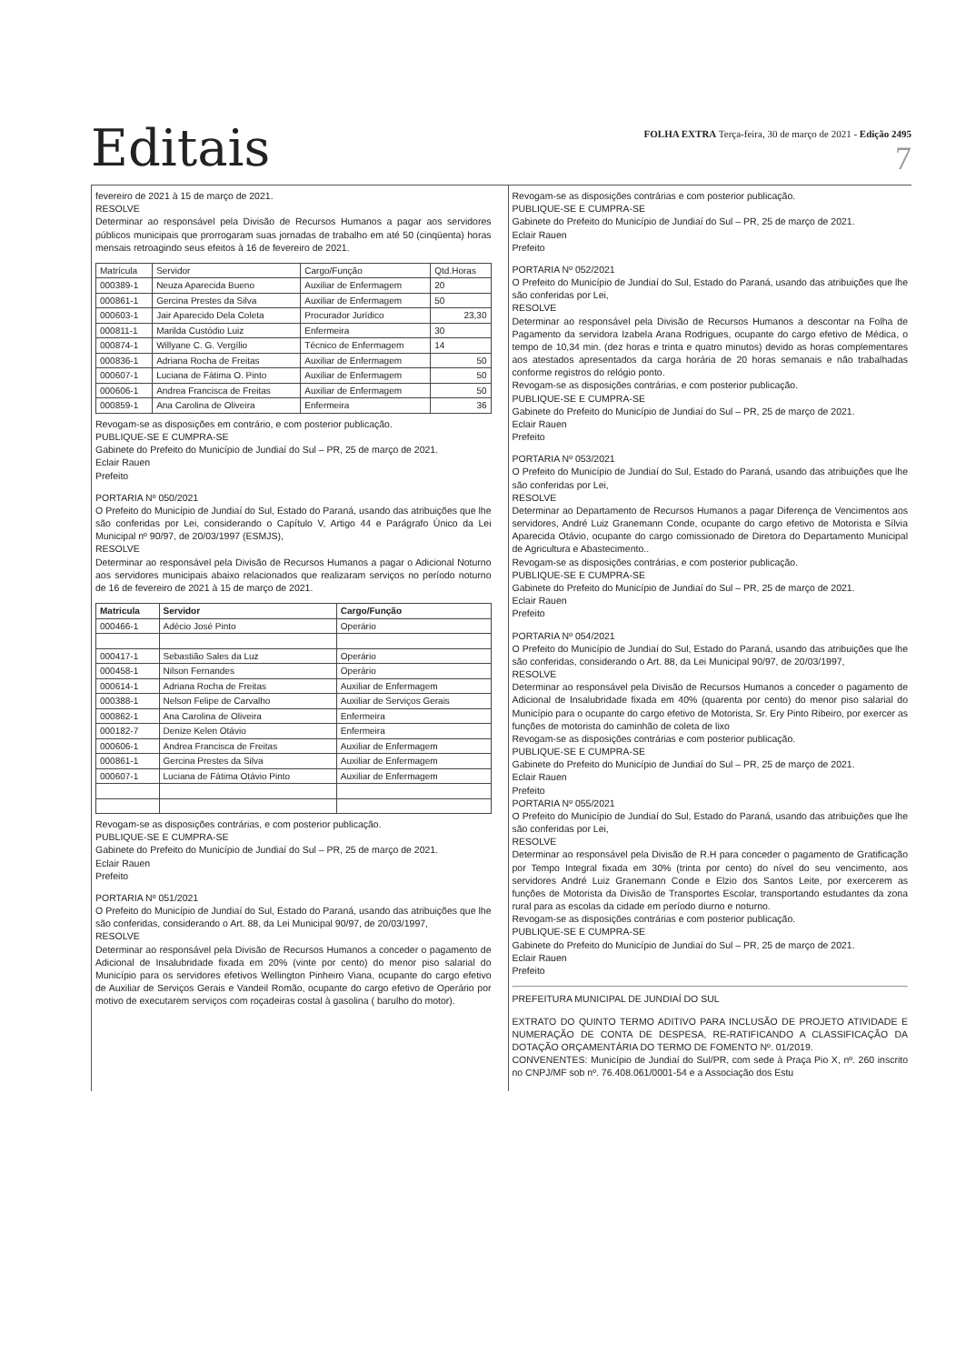Editais
FOLHA EXTRA Terça-feira, 30 de março de 2021 - Edição 2495
7
fevereiro de 2021 à 15 de março de 2021.
RESOLVE
Determinar ao responsável pela Divisão de Recursos Humanos a pagar aos servidores públicos municipais que prorrogaram suas jornadas de trabalho em até 50 (cinqüenta) horas mensais retroagindo seus efeitos à 16 de fevereiro de 2021.
| Matrícula | Servidor | Cargo/Função | Qtd.Horas |
| --- | --- | --- | --- |
| 000389-1 | Neuza Aparecida Bueno | Auxiliar de Enfermagem | 20 |
| 000861-1 | Gercina Prestes da Silva | Auxiliar de Enfermagem | 50 |
| 000603-1 | Jair Aparecido Dela Coleta | Procurador Jurídico | 23,30 |
| 000811-1 | Marilda Custódio Luiz | Enfermeira | 30 |
| 000874-1 | Willyane C. G. Vergílio | Técnico de Enfermagem | 14 |
| 000836-1 | Adriana Rocha de Freitas | Auxiliar de Enfermagem | 50 |
| 000607-1 | Luciana de Fátima O. Pinto | Auxiliar de Enfermagem | 50 |
| 000606-1 | Andrea Francisca de Freitas | Auxiliar de Enfermagem | 50 |
| 000859-1 | Ana Carolina de Oliveira | Enfermeira | 36 |
Revogam-se as disposições em contrário, e com posterior publicação.
PUBLIQUE-SE E CUMPRA-SE
Gabinete do Prefeito do Município de Jundiaí do Sul – PR, 25 de março de 2021.
Eclair Rauen
Prefeito
PORTARIA Nº 050/2021
O Prefeito do Município de Jundiaí do Sul, Estado do Paraná, usando das atribuições que lhe são conferidas por Lei, considerando o Capítulo V, Artigo 44 e Parágrafo Único da Lei Municipal nº 90/97, de 20/03/1997 (ESMJS),
RESOLVE
Determinar ao responsável pela Divisão de Recursos Humanos a pagar o Adicional Noturno aos servidores municipais abaixo relacionados que realizaram serviços no período noturno de 16 de fevereiro de 2021 à 15 de março de 2021.
| Matricula | Servidor | Cargo/Função |
| --- | --- | --- |
| 000466-1 | Adécio José Pinto | Operário |
| 000417-1 | Sebastião Sales da Luz | Operário |
| 000458-1 | Nilson Fernandes | Operário |
| 000614-1 | Adriana Rocha de Freitas | Auxiliar de Enfermagem |
| 000388-1 | Nelson Felipe de Carvalho | Auxiliar de Serviços Gerais |
| 000862-1 | Ana Carolina de Oliveira | Enfermeira |
| 000182-7 | Denize Kelen Otávio | Enfermeira |
| 000606-1 | Andrea Francisca de Freitas | Auxiliar de Enfermagem |
| 000861-1 | Gercina Prestes da Silva | Auxiliar de Enfermagem |
| 000607-1 | Luciana de Fátima Otávio Pinto | Auxiliar de Enfermagem |
Revogam-se as disposições contrárias, e com posterior publicação.
PUBLIQUE-SE E CUMPRA-SE
Gabinete do Prefeito do Município de Jundiaí do Sul – PR, 25 de março de 2021.
Eclair Rauen
Prefeito
PORTARIA Nº 051/2021
O Prefeito do Município de Jundiaí do Sul, Estado do Paraná, usando das atribuições que lhe são conferidas, considerando o Art. 88, da Lei Municipal 90/97, de 20/03/1997,
RESOLVE
Determinar ao responsável pela Divisão de Recursos Humanos a conceder o pagamento de Adicional de Insalubridade fixada em 20% (vinte por cento) do menor piso salarial do Município para os servidores efetivos Wellington Pinheiro Viana, ocupante do cargo efetivo de Auxiliar de Serviços Gerais e Vandeil Romão, ocupante do cargo efetivo de Operário por motivo de executarem serviços com roçadeiras costal à gasolina ( barulho do motor).
Revogam-se as disposições contrárias e com posterior publicação.
PUBLIQUE-SE E CUMPRA-SE
Gabinete do Prefeito do Município de Jundiaí do Sul – PR, 25 de março de 2021.
Eclair Rauen
Prefeito
PORTARIA Nº 052/2021
O Prefeito do Município de Jundiaí do Sul, Estado do Paraná, usando das atribuições que lhe são conferidas por Lei,
RESOLVE
Determinar ao responsável pela Divisão de Recursos Humanos a descontar na Folha de Pagamento da servidora Izabela Arana Rodrigues, ocupante do cargo efetivo de Médica, o tempo de 10,34 min. (dez horas e trinta e quatro minutos) devido as horas complementares aos atestados apresentados da carga horária de 20 horas semanais e não trabalhadas conforme registros do relógio ponto.
Revogam-se as disposições contrárias, e com posterior publicação.
PUBLIQUE-SE E CUMPRA-SE
Gabinete do Prefeito do Município de Jundiaí do Sul – PR, 25 de março de 2021.
Eclair Rauen
Prefeito
PORTARIA Nº 053/2021
O Prefeito do Município de Jundiaí do Sul, Estado do Paraná, usando das atribuições que lhe são conferidas por Lei,
RESOLVE
Determinar ao Departamento de Recursos Humanos a pagar Diferença de Vencimentos aos servidores, André Luiz Granemann Conde, ocupante do cargo efetivo de Motorista e Sílvia Aparecida Otávio, ocupante do cargo comissionado de Diretora do Departamento Municipal de Agricultura e Abastecimento..
Revogam-se as disposições contrárias, e com posterior publicação.
PUBLIQUE-SE E CUMPRA-SE
Gabinete do Prefeito do Município de Jundiaí do Sul – PR, 25 de março de 2021.
Eclair Rauen
Prefeito
PORTARIA Nº 054/2021
O Prefeito do Município de Jundiaí do Sul, Estado do Paraná, usando das atribuições que lhe são conferidas, considerando o Art. 88, da Lei Municipal 90/97, de 20/03/1997,
RESOLVE
Determinar ao responsável pela Divisão de Recursos Humanos a conceder o pagamento de Adicional de Insalubridade fixada em 40% (quarenta por cento) do menor piso salarial do Município para o ocupante do cargo efetivo de Motorista, Sr. Ery Pinto Ribeiro, por exercer as funções de motorista do caminhão de coleta de lixo
Revogam-se as disposições contrárias e com posterior publicação.
PUBLIQUE-SE E CUMPRA-SE
Gabinete do Prefeito do Município de Jundiaí do Sul – PR, 25 de março de 2021.
Eclair Rauen
Prefeito
PORTARIA Nº 055/2021
O Prefeito do Município de Jundiaí do Sul, Estado do Paraná, usando das atribuições que lhe são conferidas por Lei,
RESOLVE
Determinar ao responsável pela Divisão de R.H para conceder o pagamento de Gratificação por Tempo Integral fixada em 30% (trinta por cento) do nível do seu vencimento, aos servidores André Luiz Granemann Conde e Elzio dos Santos Leite, por exercerem as funções de Motorista da Divisão de Transportes Escolar, transportando estudantes da zona rural para as escolas da cidade em período diurno e noturno.
Revogam-se as disposições contrárias e com posterior publicação.
PUBLIQUE-SE E CUMPRA-SE
Gabinete do Prefeito do Município de Jundiaí do Sul – PR, 25 de março de 2021.
Eclair Rauen
Prefeito
PREFEITURA MUNICIPAL DE JUNDIAÍ DO SUL
EXTRATO DO QUINTO TERMO ADITIVO PARA INCLUSÃO DE PROJETO ATIVIDADE E NUMERAÇÃO DE CONTA DE DESPESA, RE-RATIFICANDO A CLASSIFICAÇÃO DA DOTAÇÃO ORÇAMENTÁRIA DO TERMO DE FOMENTO Nº. 01/2019.
CONVENENTES: Município de Jundiaí do Sul/PR, com sede à Praça Pio X, nº. 260 inscrito no CNPJ/MF sob nº. 76.408.061/0001-54 e a Associação dos Estu